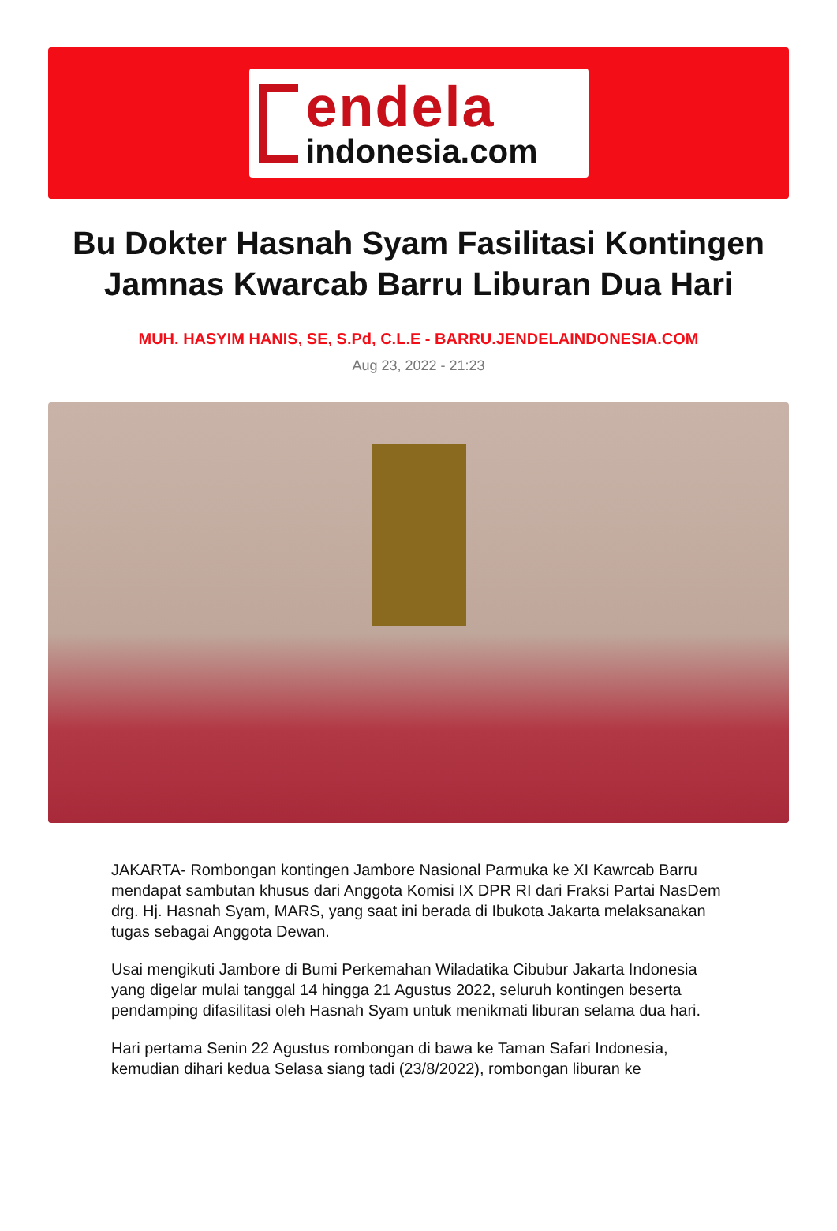endela
indonesia.com
Bu Dokter Hasnah Syam Fasilitasi Kontingen Jamnas Kwarcab Barru Liburan Dua Hari
MUH. HASYIM HANIS, SE, S.Pd, C.L.E - BARRU.JENDELAINDONESIA.COM
Aug 23, 2022 - 21:23
JAKARTA- Rombongan kontingen Jambore Nasional Parmuka ke XI Kawrcab Barru mendapat sambutan khusus dari Anggota Komisi IX DPR RI dari Fraksi Partai NasDem drg. Hj. Hasnah Syam, MARS, yang saat ini berada di Ibukota Jakarta melaksanakan tugas sebagai Anggota Dewan.
Usai mengikuti Jambore di Bumi Perkemahan Wiladatika Cibubur Jakarta Indonesia yang digelar mulai tanggal 14 hingga 21 Agustus 2022, seluruh kontingen beserta pendamping difasilitasi oleh Hasnah Syam untuk menikmati liburan selama dua hari.
Hari pertama Senin 22 Agustus rombongan di bawa ke Taman Safari Indonesia, kemudian dihari kedua Selasa siang tadi (23/8/2022), rombongan liburan ke